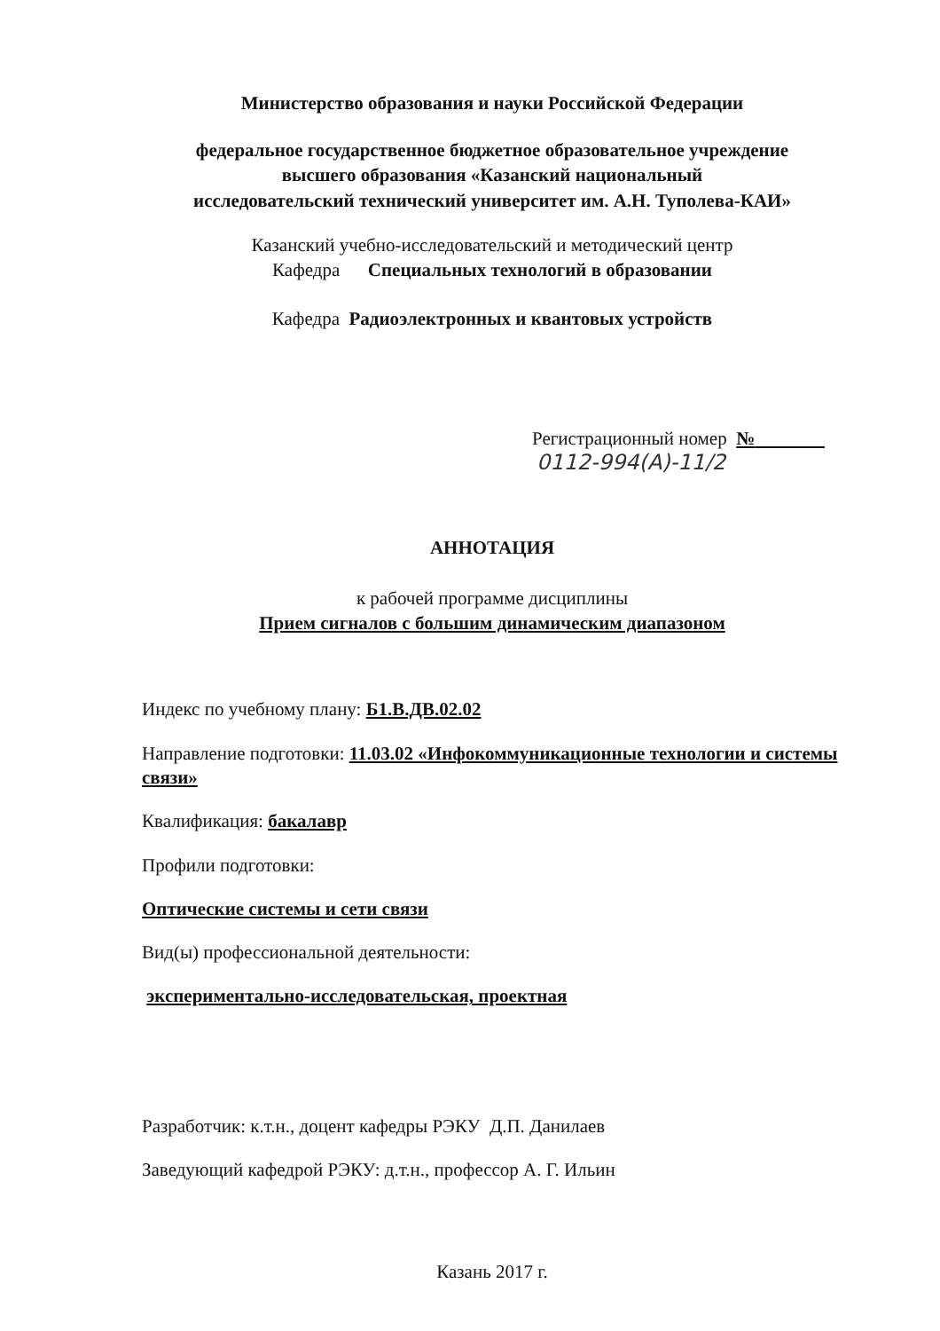Министерство образования и науки Российской Федерации
федеральное государственное бюджетное образовательное учреждение
высшего образования «Казанский национальный
исследовательский технический университет им. А.Н. Туполева-КАИ»
Казанский учебно-исследовательский и методический центр
Кафедра Специальных технологий в образовании
Кафедра Радиоэлектронных и квантовых устройств
Регистрационный номер №
0112-994(А)-11/2
АННОТАЦИЯ
к рабочей программе дисциплины
Прием сигналов с большим динамическим диапазоном
Индекс по учебному плану: Б1.В.ДВ.02.02
Направление подготовки: 11.03.02 «Инфокоммуникационные технологии и системы связи»
Квалификация: бакалавр
Профили подготовки:
Оптические системы и сети связи
Вид(ы) профессиональной деятельности:
экспериментально-исследовательская, проектная
Разработчик: к.т.н., доцент кафедры РЭКУ Д.П. Данилаев
Заведующий кафедрой РЭКУ: д.т.н., профессор А. Г. Ильин
Казань 2017 г.